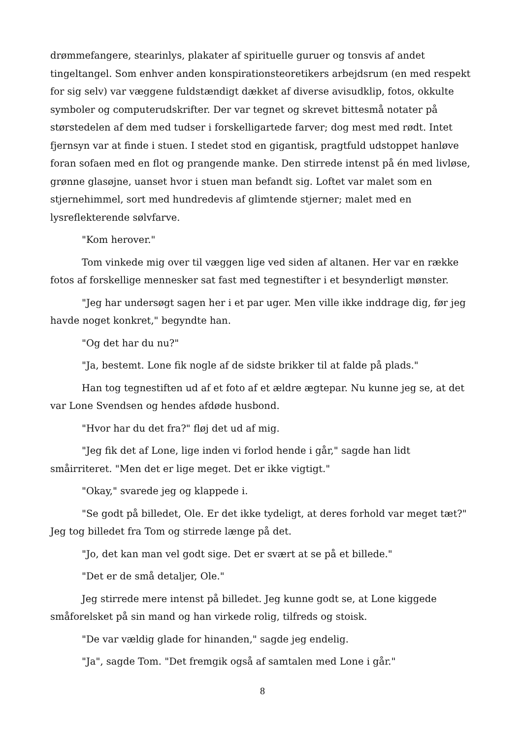drømmefangere, stearinlys, plakater af spirituelle guruer og tonsvis af andet tingeltangel. Som enhver anden konspirationsteoretikers arbejdsrum (en med respekt for sig selv) var væggene fuldstændigt dækket af diverse avisudklip, fotos, okkulte symboler og computerudskrifter. Der var tegnet og skrevet bittesmå notater på størstedelen af dem med tudser i forskelligartede farver; dog mest med rødt. Intet fjernsyn var at finde i stuen. I stedet stod en gigantisk, pragtfuld udstoppet hanløve foran sofaen med en flot og prangende manke. Den stirrede intenst på én med livløse, grønne glasøjne, uanset hvor i stuen man befandt sig. Loftet var malet som en stjernehimmel, sort med hundredevis af glimtende stjerner; malet med en lysreflekterende sølvfarve.
"Kom herover."
Tom vinkede mig over til væggen lige ved siden af altanen. Her var en række fotos af forskellige mennesker sat fast med tegnestifter i et besynderligt mønster.
"Jeg har undersøgt sagen her i et par uger. Men ville ikke inddrage dig, før jeg havde noget konkret," begyndte han.
"Og det har du nu?"
"Ja, bestemt. Lone fik nogle af de sidste brikker til at falde på plads."
Han tog tegnestiften ud af et foto af et ældre ægtepar. Nu kunne jeg se, at det var Lone Svendsen og hendes afdøde husbond.
"Hvor har du det fra?" fløj det ud af mig.
"Jeg fik det af Lone, lige inden vi forlod hende i går," sagde han lidt småirriteret. "Men det er lige meget. Det er ikke vigtigt."
"Okay," svarede jeg og klappede i.
"Se godt på billedet, Ole. Er det ikke tydeligt, at deres forhold var meget tæt?" Jeg tog billedet fra Tom og stirrede længe på det.
"Jo, det kan man vel godt sige. Det er svært at se på et billede."
"Det er de små detaljer, Ole."
Jeg stirrede mere intenst på billedet. Jeg kunne godt se, at Lone kiggede småforelsket på sin mand og han virkede rolig, tilfreds og stoisk.
"De var vældig glade for hinanden," sagde jeg endelig.
"Ja", sagde Tom. "Det fremgik også af samtalen med Lone i går."
8